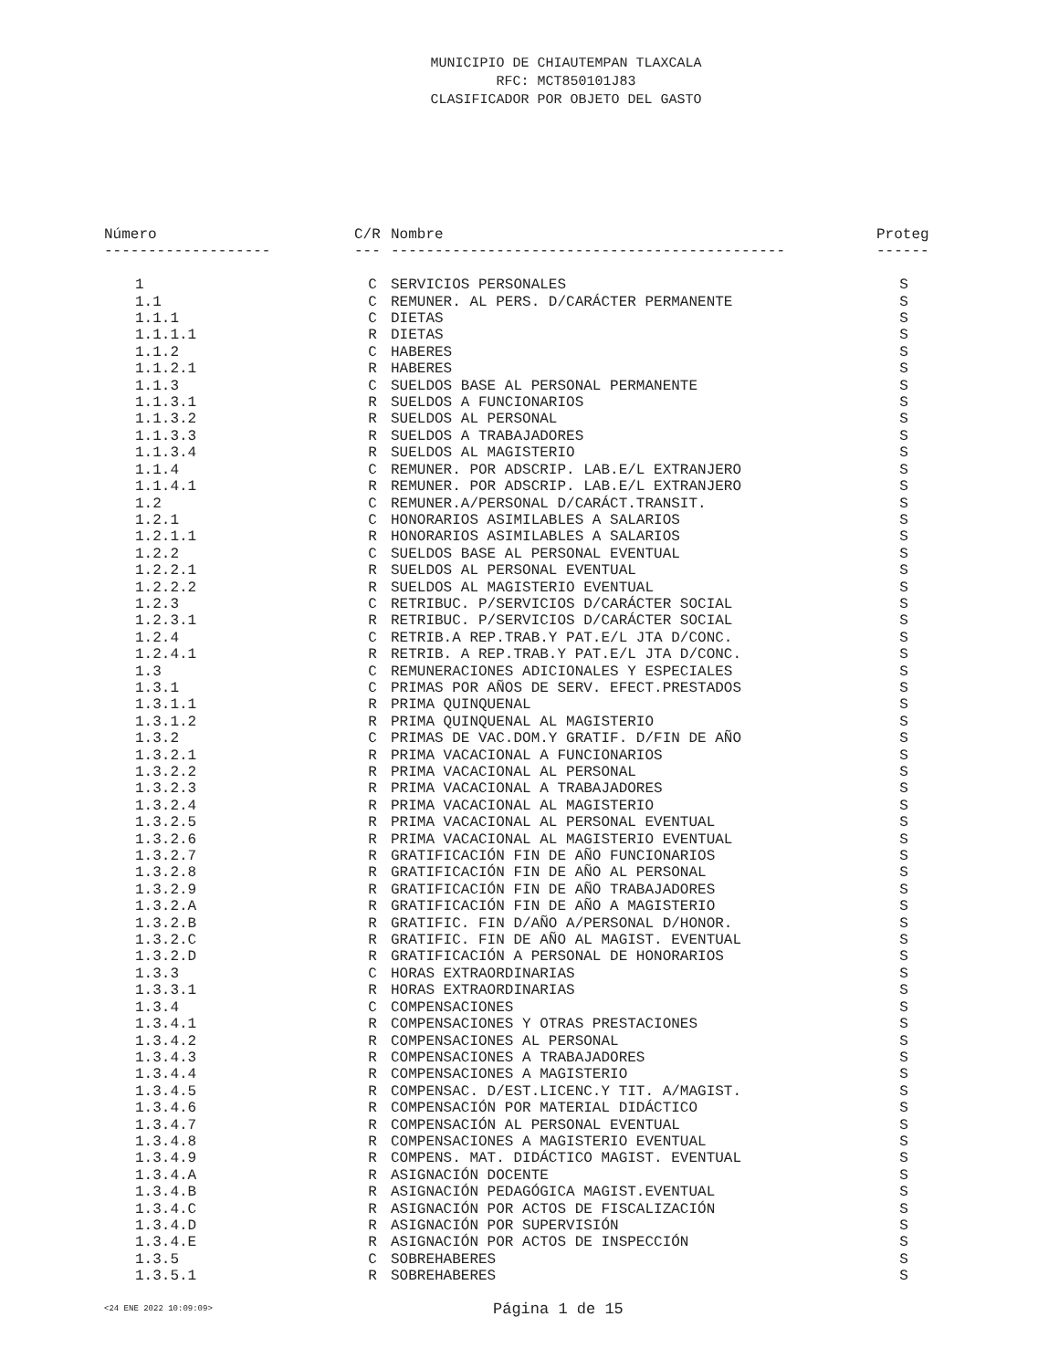MUNICIPIO DE CHIAUTEMPAN TLAXCALA
RFC: MCT850101J83
CLASIFICADOR POR OBJETO DEL GASTO
| Número | C/R | Nombre | Proteg |
| --- | --- | --- | --- |
| ------------------- | --- | --------------------------------------------- | ------ |
| 1 | C | SERVICIOS PERSONALES | S |
| 1.1 | C | REMUNER. AL PERS. D/CARÁCTER PERMANENTE | S |
| 1.1.1 | C | DIETAS | S |
| 1.1.1.1 | R | DIETAS | S |
| 1.1.2 | C | HABERES | S |
| 1.1.2.1 | R | HABERES | S |
| 1.1.3 | C | SUELDOS BASE AL PERSONAL PERMANENTE | S |
| 1.1.3.1 | R | SUELDOS A FUNCIONARIOS | S |
| 1.1.3.2 | R | SUELDOS AL PERSONAL | S |
| 1.1.3.3 | R | SUELDOS A TRABAJADORES | S |
| 1.1.3.4 | R | SUELDOS AL MAGISTERIO | S |
| 1.1.4 | C | REMUNER. POR ADSCRIP. LAB.E/L EXTRANJERO | S |
| 1.1.4.1 | R | REMUNER. POR ADSCRIP. LAB.E/L EXTRANJERO | S |
| 1.2 | C | REMUNER.A/PERSONAL D/CARÁCT.TRANSIT. | S |
| 1.2.1 | C | HONORARIOS ASIMILABLES A SALARIOS | S |
| 1.2.1.1 | R | HONORARIOS ASIMILABLES A SALARIOS | S |
| 1.2.2 | C | SUELDOS BASE AL PERSONAL EVENTUAL | S |
| 1.2.2.1 | R | SUELDOS AL PERSONAL EVENTUAL | S |
| 1.2.2.2 | R | SUELDOS AL MAGISTERIO EVENTUAL | S |
| 1.2.3 | C | RETRIBUC. P/SERVICIOS D/CARÁCTER SOCIAL | S |
| 1.2.3.1 | R | RETRIBUC. P/SERVICIOS D/CARÁCTER SOCIAL | S |
| 1.2.4 | C | RETRIB.A REP.TRAB.Y PAT.E/L JTA D/CONC. | S |
| 1.2.4.1 | R | RETRIB. A REP.TRAB.Y PAT.E/L JTA D/CONC. | S |
| 1.3 | C | REMUNERACIONES ADICIONALES Y ESPECIALES | S |
| 1.3.1 | C | PRIMAS POR AÑOS DE SERV. EFECT.PRESTADOS | S |
| 1.3.1.1 | R | PRIMA QUINQUENAL | S |
| 1.3.1.2 | R | PRIMA QUINQUENAL AL MAGISTERIO | S |
| 1.3.2 | C | PRIMAS DE VAC.DOM.Y GRATIF. D/FIN DE AÑO | S |
| 1.3.2.1 | R | PRIMA VACACIONAL A FUNCIONARIOS | S |
| 1.3.2.2 | R | PRIMA VACACIONAL AL PERSONAL | S |
| 1.3.2.3 | R | PRIMA VACACIONAL A TRABAJADORES | S |
| 1.3.2.4 | R | PRIMA VACACIONAL AL MAGISTERIO | S |
| 1.3.2.5 | R | PRIMA VACACIONAL AL PERSONAL EVENTUAL | S |
| 1.3.2.6 | R | PRIMA VACACIONAL AL MAGISTERIO EVENTUAL | S |
| 1.3.2.7 | R | GRATIFICACIÓN FIN DE AÑO FUNCIONARIOS | S |
| 1.3.2.8 | R | GRATIFICACIÓN FIN DE AÑO AL PERSONAL | S |
| 1.3.2.9 | R | GRATIFICACIÓN FIN DE AÑO TRABAJADORES | S |
| 1.3.2.A | R | GRATIFICACIÓN FIN DE AÑO A MAGISTERIO | S |
| 1.3.2.B | R | GRATIFIC. FIN D/AÑO A/PERSONAL D/HONOR. | S |
| 1.3.2.C | R | GRATIFIC. FIN DE AÑO AL MAGIST. EVENTUAL | S |
| 1.3.2.D | R | GRATIFICACIÓN A PERSONAL DE HONORARIOS | S |
| 1.3.3 | C | HORAS EXTRAORDINARIAS | S |
| 1.3.3.1 | R | HORAS EXTRAORDINARIAS | S |
| 1.3.4 | C | COMPENSACIONES | S |
| 1.3.4.1 | R | COMPENSACIONES Y OTRAS PRESTACIONES | S |
| 1.3.4.2 | R | COMPENSACIONES AL PERSONAL | S |
| 1.3.4.3 | R | COMPENSACIONES A TRABAJADORES | S |
| 1.3.4.4 | R | COMPENSACIONES A MAGISTERIO | S |
| 1.3.4.5 | R | COMPENSAC. D/EST.LICENC.Y TIT. A/MAGIST. | S |
| 1.3.4.6 | R | COMPENSACIÓN POR MATERIAL DIDÁCTICO | S |
| 1.3.4.7 | R | COMPENSACIÓN AL PERSONAL EVENTUAL | S |
| 1.3.4.8 | R | COMPENSACIONES A MAGISTERIO EVENTUAL | S |
| 1.3.4.9 | R | COMPENS. MAT. DIDÁCTICO MAGIST. EVENTUAL | S |
| 1.3.4.A | R | ASIGNACIÓN DOCENTE | S |
| 1.3.4.B | R | ASIGNACIÓN PEDAGÓGICA MAGIST.EVENTUAL | S |
| 1.3.4.C | R | ASIGNACIÓN POR ACTOS DE FISCALIZACIÓN | S |
| 1.3.4.D | R | ASIGNACIÓN POR SUPERVISIÓN | S |
| 1.3.4.E | R | ASIGNACIÓN POR ACTOS DE INSPECCIÓN | S |
| 1.3.5 | C | SOBREHABERES | S |
| 1.3.5.1 | R | SOBREHABERES | S |
<24 ENE 2022 10:09:09> Página 1 de 15